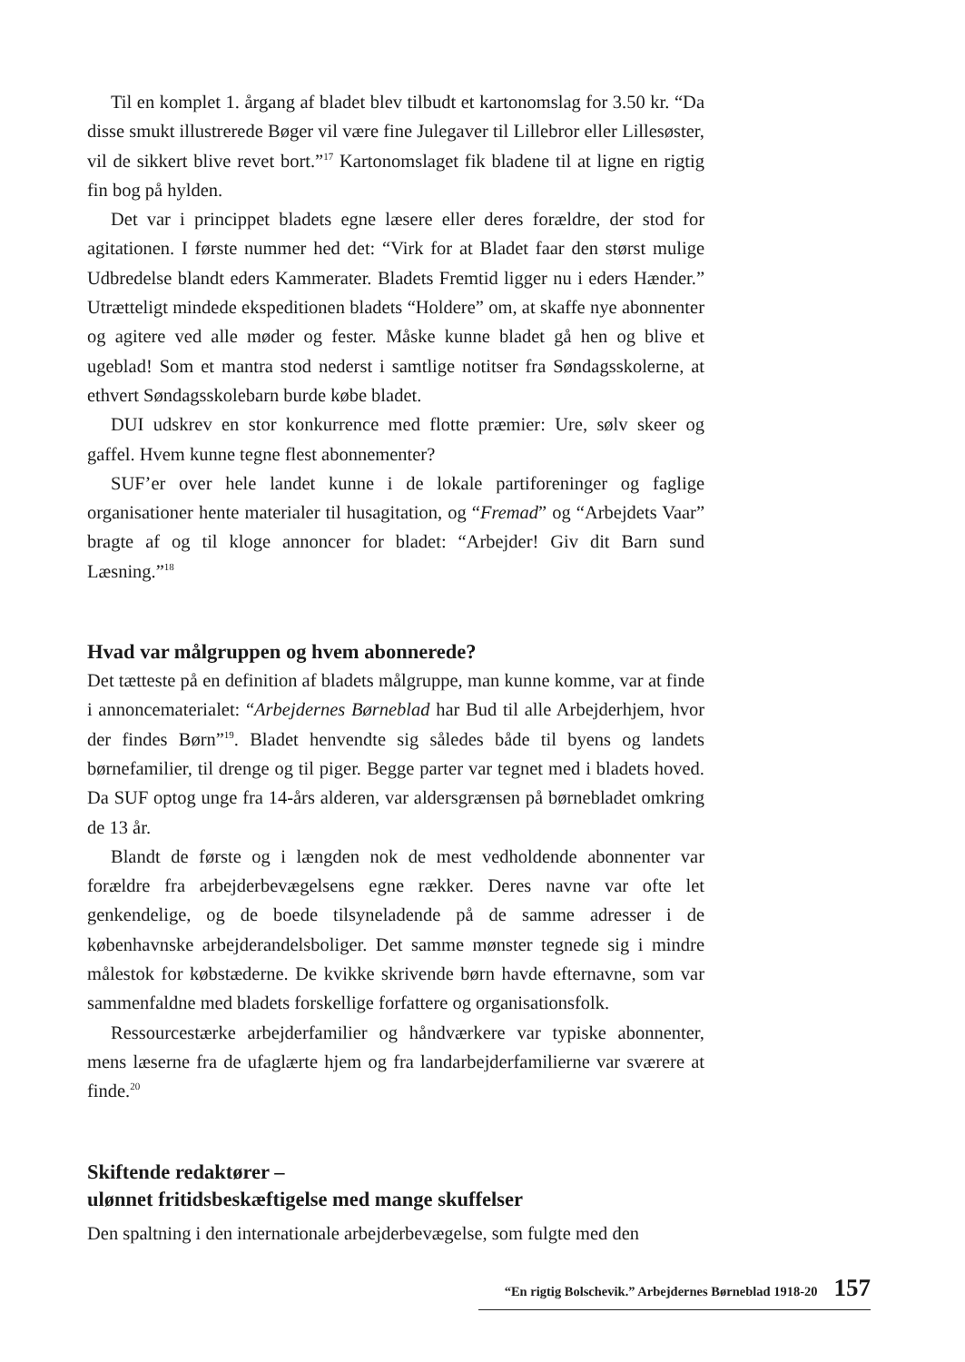Til en komplet 1. årgang af bladet blev tilbudt et kartonomslag for 3.50 kr. “Da disse smukt illustrerede Bøger vil være fine Julegaver til Lillebror eller Lillesøster, vil de sikkert blive revet bort.”<sup>17</sup> Kartonomslaget fik bladene til at ligne en rigtig fin bog på hylden.
Det var i princippet bladets egne læsere eller deres forældre, der stod for agitationen. I første nummer hed det: “Virk for at Bladet faar den størst mulige Udbredelse blandt eders Kammerater. Bladets Fremtid ligger nu i eders Hænder.” Utrætteligt mindede ekspeditionen bladets “Holdere” om, at skaffe nye abonnenter og agitere ved alle møder og fester. Måske kunne bladet gå hen og blive et ugeblad! Som et mantra stod nederst i samtlige notitser fra Søndagsskolerne, at ethvert Søndagsskolebarn burde købe bladet.
DUI udskrev en stor konkurrence med flotte præmier: Ure, sølv skeer og gaffel. Hvem kunne tegne flest abonnementer?
SUF’er over hele landet kunne i de lokale partiforeninger og faglige organisationer hente materialer til husagitation, og “Fremad” og “Arbejdets Vaar” bragte af og til kloge annoncer for bladet: “Arbejder! Giv dit Barn sund Læsning.”<sup>18</sup>
Hvad var målgruppen og hvem abonnerede?
Det tætteste på en definition af bladets målgruppe, man kunne komme, var at finde i annoncematerialet: “Arbejdernes Børneblad har Bud til alle Arbejderhjem, hvor der findes Børn”<sup>19</sup>. Bladet henvendte sig således både til byens og landets børnefamilier, til drenge og til piger. Begge parter var tegnet med i bladets hoved. Da SUF optog unge fra 14-års alderen, var aldersgrænsen på børnebladet omkring de 13 år.
Blandt de første og i længden nok de mest vedholdende abonnenter var forældre fra arbejderbevægelsens egne rækker. Deres navne var ofte let genkendelige, og de boede tilsyneladende på de samme adresser i de københavnske arbejderandelsboliger. Det samme mønster tegnede sig i mindre målestok for købstæderne. De kvikke skrivende børn havde efternavne, som var sammenfaldne med bladets forskellige forfattere og organisationsfolk.
Ressourcestærke arbejderfamilier og håndværkere var typiske abonnenter, mens læserne fra de ufaglærte hjem og fra landarbejderfamilierne var sværere at finde.<sup>20</sup>
Skiftende redaktører –
ulønnet fritidsbeskæftigelse med mange skuffelser
Den spaltning i den internationale arbejderbevægelse, som fulgte med den
“En rigtig Bolschevik.” Arbejdernes Børneblad 1918-20 157